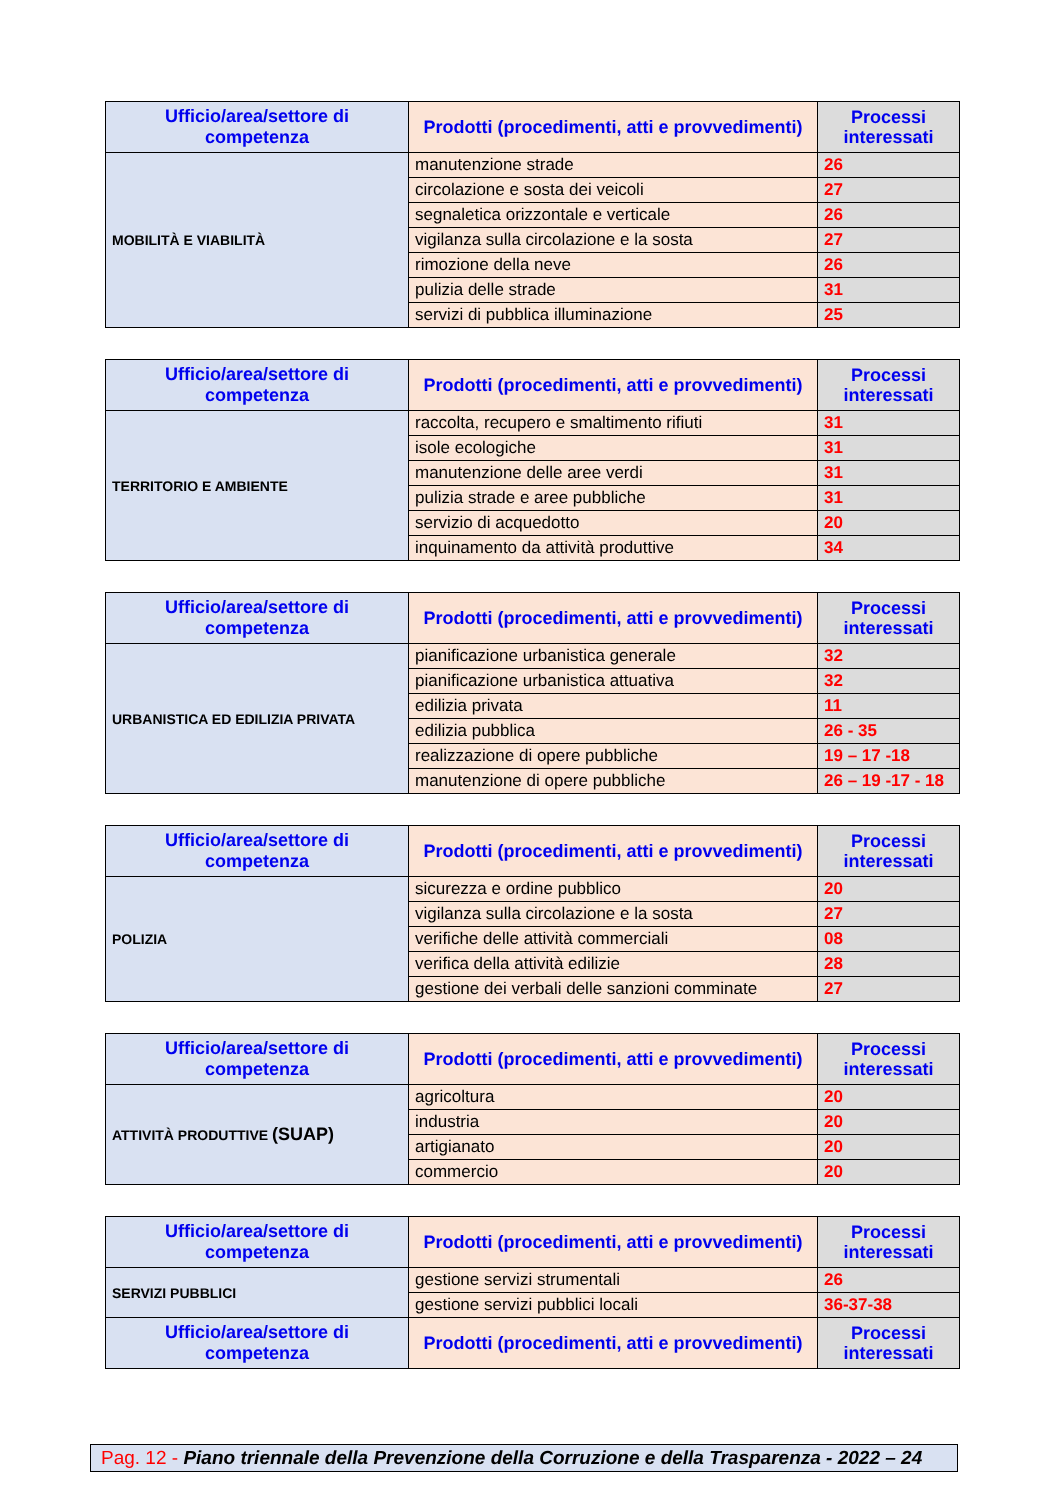| Ufficio/area/settore di competenza | Prodotti (procedimenti, atti e provvedimenti) | Processi interessati |
| --- | --- | --- |
| MOBILITÀ E VIABILITÀ | manutenzione strade | 26 |
| | circolazione e sosta dei veicoli | 27 |
| | segnaletica orizzontale e verticale | 26 |
| | vigilanza sulla circolazione e la sosta | 27 |
| | rimozione della neve | 26 |
| | pulizia delle strade | 31 |
| | servizi di pubblica illuminazione | 25 |
| Ufficio/area/settore di competenza | Prodotti (procedimenti, atti e provvedimenti) | Processi interessati |
| --- | --- | --- |
| TERRITORIO E AMBIENTE | raccolta, recupero e smaltimento rifiuti | 31 |
| | isole ecologiche | 31 |
| | manutenzione delle aree verdi | 31 |
| | pulizia strade e aree pubbliche | 31 |
| | servizio di acquedotto | 20 |
| | inquinamento da attività produttive | 34 |
| Ufficio/area/settore di competenza | Prodotti (procedimenti, atti e provvedimenti) | Processi interessati |
| --- | --- | --- |
| URBANISTICA ED EDILIZIA PRIVATA | pianificazione urbanistica generale | 32 |
| | pianificazione urbanistica attuativa | 32 |
| | edilizia privata | 11 |
| | edilizia pubblica | 26 - 35 |
| | realizzazione di opere pubbliche | 19 – 17 -18 |
| | manutenzione di opere pubbliche | 26 – 19 -17 - 18 |
| Ufficio/area/settore di competenza | Prodotti (procedimenti, atti e provvedimenti) | Processi interessati |
| --- | --- | --- |
| POLIZIA | sicurezza e ordine pubblico | 20 |
| | vigilanza sulla circolazione e la sosta | 27 |
| | verifiche delle attività commerciali | 08 |
| | verifica della attività edilizie | 28 |
| | gestione dei verbali delle sanzioni comminate | 27 |
| Ufficio/area/settore di competenza | Prodotti (procedimenti, atti e provvedimenti) | Processi interessati |
| --- | --- | --- |
| ATTIVITÀ PRODUTTIVE (SUAP) | agricoltura | 20 |
| | industria | 20 |
| | artigianato | 20 |
| | commercio | 20 |
| Ufficio/area/settore di competenza | Prodotti (procedimenti, atti e provvedimenti) | Processi interessati |
| --- | --- | --- |
| SERVIZI PUBBLICI | gestione servizi strumentali | 26 |
| | gestione servizi pubblici locali | 36-37-38 |
| Ufficio/area/settore di competenza | Prodotti (procedimenti, atti e provvedimenti) | Processi interessati |
Pag. 12 - Piano triennale della Prevenzione della Corruzione e della Trasparenza - 2022 – 24